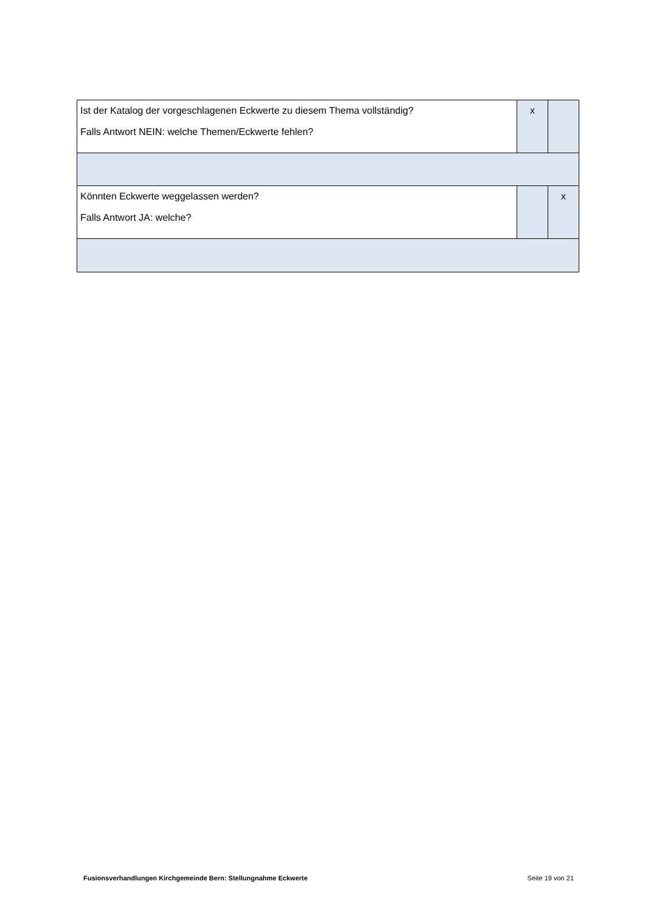| Ist der Katalog der vorgeschlagenen Eckwerte zu diesem Thema vollständig? Falls Antwort NEIN: welche Themen/Eckwerte fehlen? | x | |
| Könnten Eckwerte weggelassen werden? Falls Antwort JA: welche? | | x |
Fusionsverhandlungen Kirchgemeinde Bern: Stellungnahme Eckwerte Seite 19 von 21